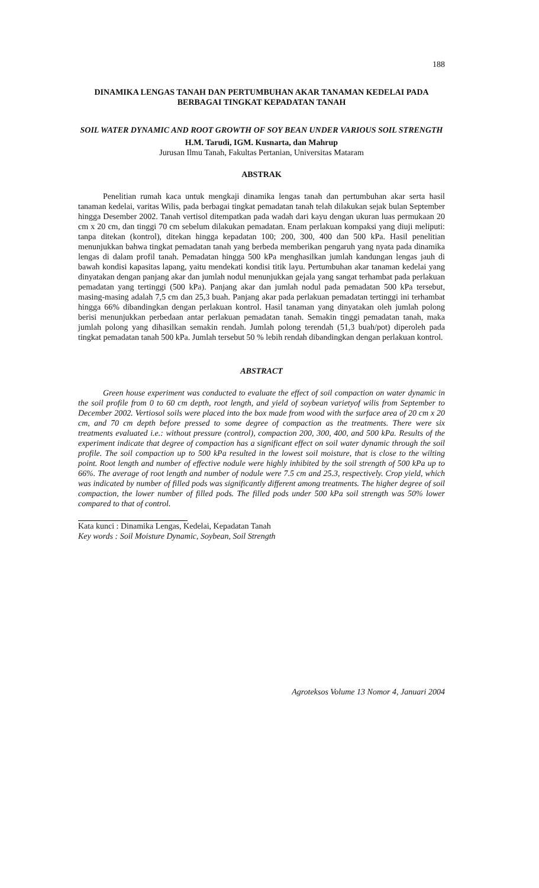188
DINAMIKA LENGAS TANAH DAN PERTUMBUHAN AKAR TANAMAN KEDELAI PADA BERBAGAI TINGKAT KEPADATAN TANAH
SOIL WATER DYNAMIC AND ROOT GROWTH OF SOY BEAN UNDER VARIOUS SOIL STRENGTH
H.M. Tarudi, IGM. Kusnarta, dan Mahrup
Jurusan Ilmu Tanah, Fakultas Pertanian, Universitas Mataram
ABSTRAK
Penelitian rumah kaca untuk mengkaji dinamika lengas tanah dan pertumbuhan akar serta hasil tanaman kedelai, varitas Wilis, pada berbagai tingkat pemadatan tanah telah dilakukan sejak bulan September hingga Desember 2002. Tanah vertisol ditempatkan pada wadah dari kayu dengan ukuran luas permukaan 20 cm x 20 cm, dan tinggi 70 cm sebelum dilakukan pemadatan. Enam perlakuan kompaksi yang diuji meliputi: tanpa ditekan (kontrol), ditekan hingga kepadatan 100; 200, 300, 400 dan 500 kPa. Hasil penelitian menunjukkan bahwa tingkat pemadatan tanah yang berbeda memberikan pengaruh yang nyata pada dinamika lengas di dalam profil tanah. Pemadatan hingga 500 kPa menghasilkan jumlah kandungan lengas jauh di bawah kondisi kapasitas lapang, yaitu mendekati kondisi titik layu. Pertumbuhan akar tanaman kedelai yang dinyatakan dengan panjang akar dan jumlah nodul menunjukkan gejala yang sangat terhambat pada perlakuan pemadatan yang tertinggi (500 kPa). Panjang akar dan jumlah nodul pada pemadatan 500 kPa tersebut, masing-masing adalah 7,5 cm dan 25,3 buah. Panjang akar pada perlakuan pemadatan tertinggi ini terhambat hingga 66% dibandingkan dengan perlakuan kontrol. Hasil tanaman yang dinyatakan oleh jumlah polong berisi menunjukkan perbedaan antar perlakuan pemadatan tanah. Semakin tinggi pemadatan tanah, maka jumlah polong yang dihasilkan semakin rendah. Jumlah polong terendah (51,3 buah/pot) diperoleh pada tingkat pemadatan tanah 500 kPa. Jumlah tersebut 50 % lebih rendah dibandingkan dengan perlakuan kontrol.
ABSTRACT
Green house experiment was conducted to evaluate the effect of soil compaction on water dynamic in the soil profile from 0 to 60 cm depth, root length, and yield of soybean varietyof wilis from September to December 2002. Vertiosol soils were placed into the box made from wood with the surface area of 20 cm x 20 cm, and 70 cm depth before pressed to some degree of compaction as the treatments. There were six treatments evaluated i.e.: without pressure (control), compaction 200, 300, 400, and 500 kPa. Results of the experiment indicate that degree of compaction has a significant effect on soil water dynamic through the soil profile. The soil compaction up to 500 kPa resulted in the lowest soil moisture, that is close to the wilting point. Root length and number of effective nodule were highly inhibited by the soil strength of 500 kPa up to 66%. The average of root length and number of nodule were 7.5 cm and 25.3, respectively. Crop yield, which was indicated by number of filled pods was significantly different among treatments. The higher degree of soil compaction, the lower number of filled pods. The filled pods under 500 kPa soil strength was 50% lower compared to that of control.
Kata kunci : Dinamika Lengas, Kedelai, Kepadatan Tanah
Key words : Soil Moisture Dynamic, Soybean, Soil Strength
Agroteksos Volume 13 Nomor 4, Januari 2004